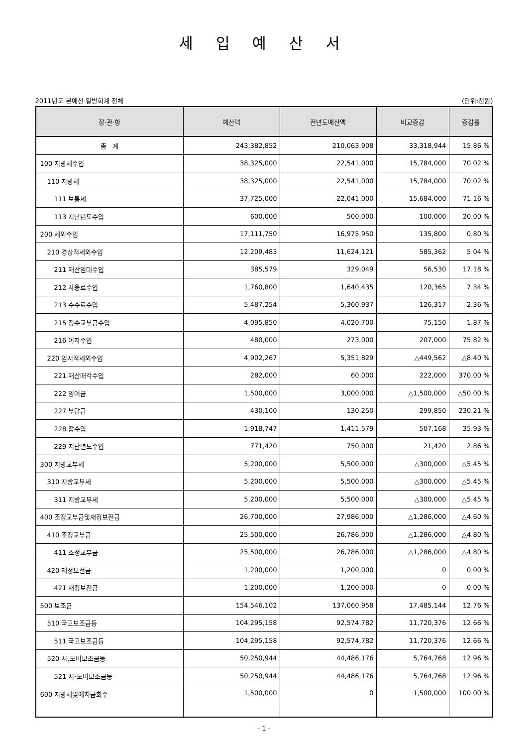세 입 예 산 서
2011년도 본예산 일반회계 전체 (단위:천원)
| 장·관·항 | 예산액 | 전년도예산액 | 비교증감 | 증감률 |
| --- | --- | --- | --- | --- |
| 총 계 | 243,382,852 | 210,063,908 | 33,318,944 | 15.86 % |
| 100 지방세수입 | 38,325,000 | 22,541,000 | 15,784,000 | 70.02 % |
| 110 지방세 | 38,325,000 | 22,541,000 | 15,784,000 | 70.02 % |
| 111 보통세 | 37,725,000 | 22,041,000 | 15,684,000 | 71.16 % |
| 113 지난년도수입 | 600,000 | 500,000 | 100,000 | 20.00 % |
| 200 세외수입 | 17,111,750 | 16,975,950 | 135,800 | 0.80 % |
| 210 경상적세외수입 | 12,209,483 | 11,624,121 | 585,362 | 5.04 % |
| 211 재산임대수입 | 385,579 | 329,049 | 56,530 | 17.18 % |
| 212 사용료수입 | 1,760,800 | 1,640,435 | 120,365 | 7.34 % |
| 213 수수료수입 | 5,487,254 | 5,360,937 | 126,317 | 2.36 % |
| 215 징수교부금수입 | 4,095,850 | 4,020,700 | 75,150 | 1.87 % |
| 216 이자수입 | 480,000 | 273,000 | 207,000 | 75.82 % |
| 220 임시적세외수입 | 4,902,267 | 5,351,829 | △449,562 | △8.40 % |
| 221 재산매각수입 | 282,000 | 60,000 | 222,000 | 370.00 % |
| 222 잉여금 | 1,500,000 | 3,000,000 | △1,500,000 | △50.00 % |
| 227 부담금 | 430,100 | 130,250 | 299,850 | 230.21 % |
| 228 잡수입 | 1,918,747 | 1,411,579 | 507,168 | 35.93 % |
| 229 지난년도수입 | 771,420 | 750,000 | 21,420 | 2.86 % |
| 300 지방교부세 | 5,200,000 | 5,500,000 | △300,000 | △5.45 % |
| 310 지방교부세 | 5,200,000 | 5,500,000 | △300,000 | △5.45 % |
| 311 지방교부세 | 5,200,000 | 5,500,000 | △300,000 | △5.45 % |
| 400 조정교부금및재정보전금 | 26,700,000 | 27,986,000 | △1,286,000 | △4.60 % |
| 410 조정교부금 | 25,500,000 | 26,786,000 | △1,286,000 | △4.80 % |
| 411 조정교부금 | 25,500,000 | 26,786,000 | △1,286,000 | △4.80 % |
| 420 재정보전금 | 1,200,000 | 1,200,000 | 0 | 0.00 % |
| 421 재정보전금 | 1,200,000 | 1,200,000 | 0 | 0.00 % |
| 500 보조금 | 154,546,102 | 137,060,958 | 17,485,144 | 12.76 % |
| 510 국고보조금등 | 104,295,158 | 92,574,782 | 11,720,376 | 12.66 % |
| 511 국고보조금등 | 104,295,158 | 92,574,782 | 11,720,376 | 12.66 % |
| 520 시,도비보조금등 | 50,250,944 | 44,486,176 | 5,764,768 | 12.96 % |
| 521 시·도비보조금등 | 50,250,944 | 44,486,176 | 5,764,768 | 12.96 % |
| 600 지방채및예치금회수 | 1,500,000 | 0 | 1,500,000 | 100.00 % |
- 1 -